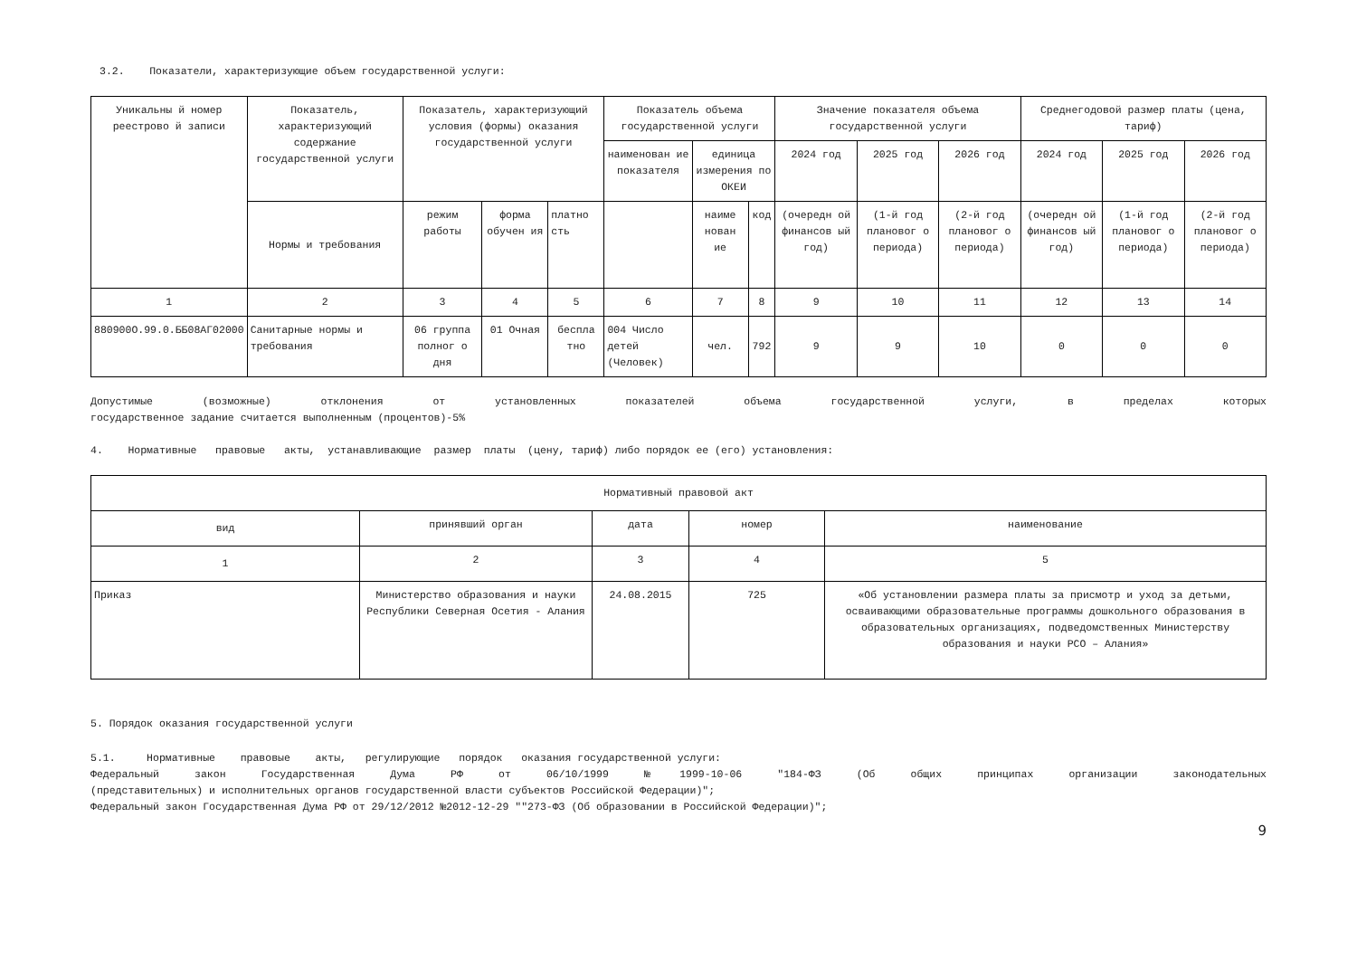3.2. Показатели, характеризующие объем государственной услуги:
| Уникальны й номер реестрово й записи | Показатель, характеризующий содержание государственной услуги | Показатель, характеризующий условия (формы) оказания государственной услуги | | | Показатель объема государственной услуги | | | Значение показателя объема государственной услуги | | | Среднегодовой размер платы (цена, тариф) | | |
| --- | --- | --- | --- | --- | --- | --- | --- | --- | --- | --- | --- | --- | --- |
| | | | | | наименован ие показателя | единица измерения по ОКЕИ | | 2024 год | 2025 год | 2026 год | 2024 год | 2025 год | 2026 год |
| | Нормы и требования | режим работы | форма обучен ия | платно сть | | наиме нован ие | код | (очередн ой финансов ый год) | (1-й год плановог о периода) | (2-й год плановог о периода) | (очередн ой финансов ый год) | (1-й год плановог о периода) | (2-й год плановог о периода) |
| 1 | 2 | 3 | 4 | 5 | 6 | 7 | 8 | 9 | 10 | 11 | 12 | 13 | 14 |
| 880900О.99.0.ББ08АГ02000 | Санитарные нормы и требования | 06 группа полног о дня | 01 Очная | беспла тно | 004 Число детей (Человек) | чел. | 792 | 9 | 9 | 10 | 0 | 0 | 0 |
Допустимые (возможные) отклонения от установленных показателей объема государственной услуги, в пределах которых
государственное задание считается выполненным (процентов)-5%
4. Нормативные правовые акты, устанавливающие размер платы (цену, тариф) либо порядок ее (его) установления:
| Нормативный правовой акт | | | | |
| --- | --- | --- | --- | --- |
| вид | принявший орган | дата | номер | наименование |
| 1 | 2 | 3 | 4 | 5 |
| Приказ | Министерство образования и науки Республики Северная Осетия - Алания | 24.08.2015 | 725 | «Об установлении размера платы за присмотр и уход за детьми, осваивающими образовательные программы дошкольного образования в образовательных организациях, подведомственных Министерству образования и науки РСО – Алания» |
5. Порядок оказания государственной услуги
5.1. Нормативные правовые акты, регулирующие порядок оказания государственной услуги:
Федеральный закон Государственная Дума РФ от 06/10/1999 №1999-10-06 "184-ФЗ (Об общих принципах организации законодательных
(представительных) и исполнительных органов государственной власти субъектов Российской Федерации)";
Федеральный закон Государственная Дума РФ от 29/12/2012 №2012-12-29 ""273-ФЗ (Об образовании в Российской Федерации)";
9